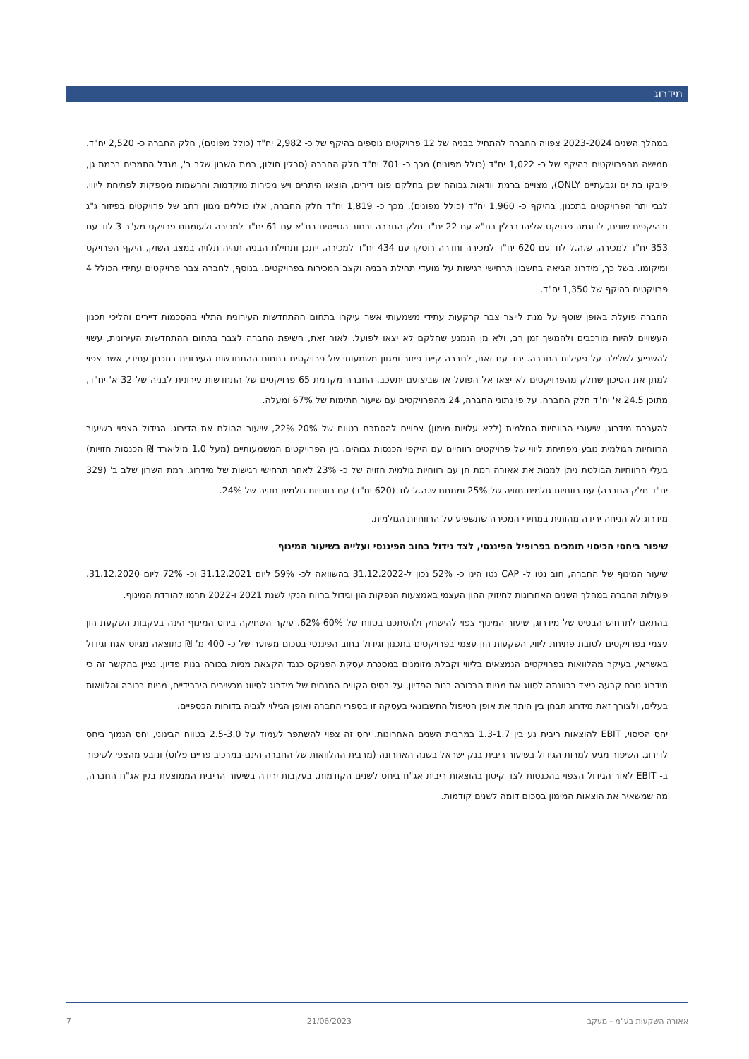מידרוג
במהלך השנים 2023-2024 צפויה החברה להתחיל בבניה של 12 פרויקטים נוספים בהיקף של כ- 2,982 יח"ד (כולל מפונים), חלק החברה כ- 2,520 יח"ד. חמישה מהפרויקטים בהיקף של כ- 1,022 יח"ד (כולל מפונים) מכך כ- 701 יח"ד חלק החברה (סרלין חולון, רמת השרון שלב ב', מגדל התמרים ברמת גן, פיבקו בת ים וגבעתיים ONLY), מצויים ברמת וודאות גבוהה שכן בחלקם פונו דירים, הוצאו היתרים ויש מכירות מוקדמות והרשמות מספקות לפתיחת ליווי. לגבי יתר הפרויקטים בתכנון, בהיקף כ- 1,960 יח"ד (כולל מפונים), מכך כ- 1,819 יח"ד חלק החברה, אלו כוללים מגוון רחב של פרויקטים בפיזור ג"ג ובהיקפים שונים, לדוגמה פרויקט אליהו ברלין בת"א עם 22 יח"ד חלק החברה ורחוב הטייסים בת"א עם 61 יח"ד למכירה ולעומתם פרויקט מע"ר 3 לוד עם 353 יח"ד למכירה, ש.ה.ל לוד עם 620 יח"ד למכירה וחדרה רוסקו עם 434 יח"ד למכירה. ייתכן ותחילת הבניה תהיה תלויה במצב השוק, היקף הפרויקט ומיקומו. בשל כך, מידרוג הביאה בחשבון תרחישי רגישות על מועדי תחילת הבניה וקצב המכירות בפרויקטים. בנוסף, לחברה צבר פרויקטים עתידי הכולל 4 פרויקטים בהיקף של 1,350 יח"ד.
החברה פועלת באופן שוטף על מנת לייצר צבר קרקעות עתידי משמעותי אשר עיקרו בתחום ההתחדשות העירונית התלוי בהסכמות דיירים והליכי תכנון העשויים להיות מורכבים ולהמשך זמן רב, ולא מן הנמנע שחלקם לא יצאו לפועל. לאור זאת, חשיפת החברה לצבר בתחום ההתחדשות העירונית, עשוי להשפיע לשלילה על פעילות החברה. יחד עם זאת, לחברה קיים פיזור ומגוון משמעותי של פרויקטים בתחום ההתחדשות העירונית בתכנון עתידי, אשר צפוי למתן את הסיכון שחלק מהפרויקטים לא יצאו אל הפועל או שביצועם יתעכב. החברה מקדמת 65 פרויקטים של התחדשות עירונית לבניה של 32 א' יח"ד, מתוכן 24.5 א' יח"ד חלק החברה. על פי נתוני החברה, 24 מהפרויקטים עם שיעור חתימות של 67% ומעלה.
להערכת מידרוג, שיעורי הרווחיות הגולמית (ללא עלויות מימון) צפויים להסתכם בטווח של 20%-22%, שיעור ההולם את הדירוג. הגידול הצפוי בשיעור הרווחיות הגולמית נובע מפתיחת ליווי של פרויקטים רווחיים עם היקפי הכנסות גבוהים. בין הפרויקטים המשמעותיים (מעל 1.0 מיליארד ₪ הכנסות חזויות) בעלי הרווחיות הבולטת ניתן למנות את אאורה רמת חן עם רווחיות גולמית חזויה של כ- 23% לאחר תרחישי רגישות של מידרוג, רמת השרון שלב ב' (329 יח"ד חלק החברה) עם רווחיות גולמית חזויה של 25% ומתחם ש.ה.ל לוד (620 יח"ד) עם רווחיות גולמית חזויה של 24%.
מידרוג לא הניחה ירידה מהותית במחירי המכירה שתשפיע על הרווחיות הגולמית.
שיפור ביחסי הכיסוי תומכים בפרופיל הפיננסי, לצד גידול בחוב הפיננסי ועלייה בשיעור המינוף
שיעור המינוף של החברה, חוב נטו ל- CAP נטו הינו כ- 52% נכון ל-31.12.2022 בהשוואה לכ- 59% ליום 31.12.2021 וכ- 72% ליום 31.12.2020. פעולות החברה במהלך השנים האחרונות לחיזוק ההון העצמי באמצעות הנפקות הון וגידול ברווח הנקי לשנת 2021 ו-2022 תרמו להורדת המינוף.
בהתאם לתרחיש הבסיס של מידרוג, שיעור המינוף צפוי להישחק ולהסתכם בטווח של 60%-62%. עיקר השחיקה ביחס המינוף הינה בעקבות השקעת הון עצמי בפרויקטים לטובת פתיחת ליווי, השקעות הון עצמי בפרויקטים בתכנון וגידול בחוב הפיננסי בסכום משוער של כ- 400 מ' ₪ כתוצאה מגיוס אגח וגידול באשראי, בעיקר מהלוואות בפרויקטים הנמצאים בליווי וקבלת מזומנים במסגרת עסקת הפניקס כנגד הקצאת מניות בכורה בנות פדיון. נציין בהקשר זה כי מידרוג טרם קבעה כיצד בכוונתה לסווג את מניות הבכורה בנות הפדיון, על בסיס הקווים המנחים של מידרוג לסיווג מכשירים היברידיים, מניות בכורה והלוואות בעלים, ולצורך זאת מידרוג תבחן בין היתר את אופן הטיפול החשבונאי בעסקה זו בספרי החברה ואופן הגילוי לגביה בדוחות הכספיים.
יחס הכיסוי, EBIT להוצאות ריבית נע בין 1.3-1.7 במרבית השנים האחרונות. יחס זה צפוי להשתפר לעמוד על 2.5-3.0 בטווח הבינוני, יחס הנמוך ביחס לדירוג. השיפור מגיע למרות הגידול בשיעור ריבית בנק ישראל בשנה האחרונה (מרבית ההלוואות של החברה הינם במרכיב פריים פלוס) ונובע מהצפי לשיפור ב- EBIT לאור הגידול הצפוי בהכנסות לצד קיטון בהוצאות ריבית אג"ח ביחס לשנים הקודמות, בעקבות ירידה בשיעור הריבית הממוצעת בגין אג"ח החברה, מה שמשאיר את הוצאות המימון בסכום דומה לשנים קודמות.
אאורה השקעות בע"מ - מעקב 21/06/2023 7